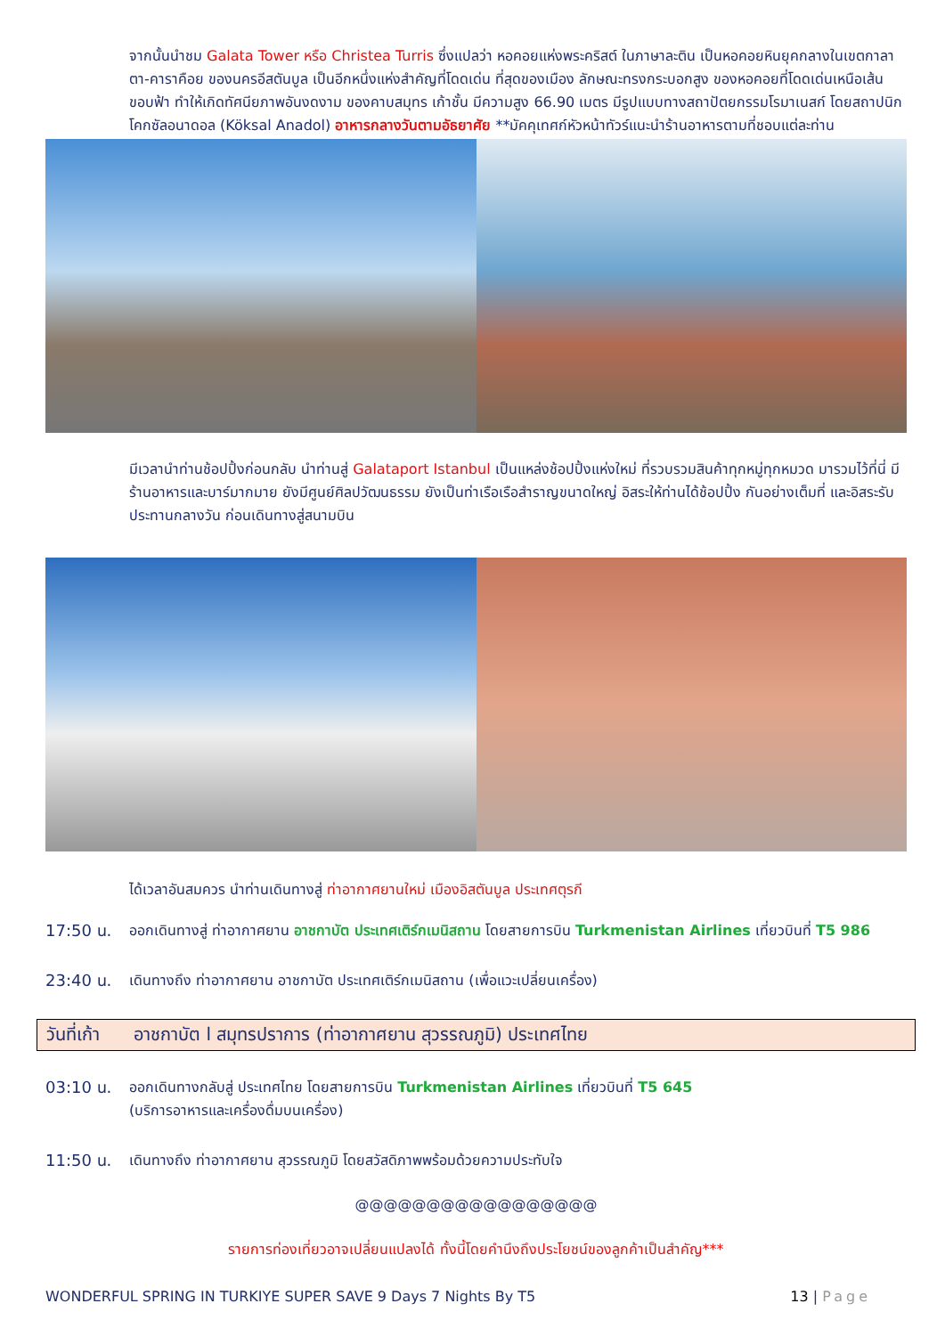จากนั้นนำชม Galata Tower หรือ Christea Turris ซึ่งแปลว่า หอคอยแห่งพระคริสต์ ในภาษาละติน เป็นหอคอยหินยุคกลางในเขตกาลาตา-คาราคือย ของนครอีสตันบูล เป็นอีกหนึ่งแห่งสำคัญที่โดดเด่น ที่สุดของเมือง ลักษณะทรงกระบอกสูง ของหอคอยที่โดดเด่นเหนือเส้นขอบฟ้า ทำให้เกิดทัศนียภาพอันงดงาม ของคาบสมุทร เก้าชั้น มีความสูง 66.90 เมตร มีรูปแบบทางสถาปัตยกรรมโรมาเนสก์ โดยสถาปนิกโคกซัลอนาดอล (Köksal Anadol) อาหารกลางวันตามอัธยาศัย **มัคคุเทศก์หัวหน้าทัวร์แนะนำร้านอาหารตามที่ชอบแต่ละท่าน
มีเวลานำท่านช้อปปิ้งก่อนกลับ นำท่านสู่ Galataport Istanbul เป็นแหล่งช้อปปิ้งแห่งใหม่ ที่รวบรวมสินค้าทุกหมู่ทุกหมวด มารวมไว้ที่นี่ มีร้านอาหารและบาร์มากมาย ยังมีศูนย์ศิลปวัฒนธรรม ยังเป็นท่าเรือเรือสำราญขนาดใหญ่ อิสระให้ท่านได้ช้อปปิ้ง กันอย่างเต็มที่ และอิสระรับประทานกลางวัน ก่อนเดินทางสู่สนามบิน
ได้เวลาอันสมควร นำท่านเดินทางสู่ ท่าอากาศยานใหม่ เมืองอิสตันบูล ประเทศตุรกี
17:50 น. ออกเดินทางสู่ ท่าอากาศยาน อาชกาบัต ประเทศเติร์กเมนิสถาน โดยสายการบิน Turkmenistan Airlines เที่ยวบินที่ T5 986
23:40 น. เดินทางถึง ท่าอากาศยาน อาชกาบัต ประเทศเติร์กเมนิสถาน (เพื่อแวะเปลี่ยนเครื่อง)
วันที่เก้า อาชกาบัต l สมุทรปราการ (ท่าอากาศยาน สุวรรณภูมิ) ประเทศไทย
03:10 น. ออกเดินทางกลับสู่ ประเทศไทย โดยสายการบิน Turkmenistan Airlines เที่ยวบินที่ T5 645
(บริการอาหารและเครื่องดื่มบนเครื่อง)
11:50 น. เดินทางถึง ท่าอากาศยาน สุวรรณภูมิ โดยสวัสดิภาพพร้อมด้วยความประทับใจ
@@@@@@@@@@@@@@@@@
รายการท่องเที่ยวอาจเปลี่ยนแปลงได้ ทั้งนี้โดยคำนึงถึงประโยชน์ของลูกค้าเป็นสำคัญ***
WONDERFUL SPRING IN TURKIYE SUPER SAVE 9 Days 7 Nights By T5 13 | Page